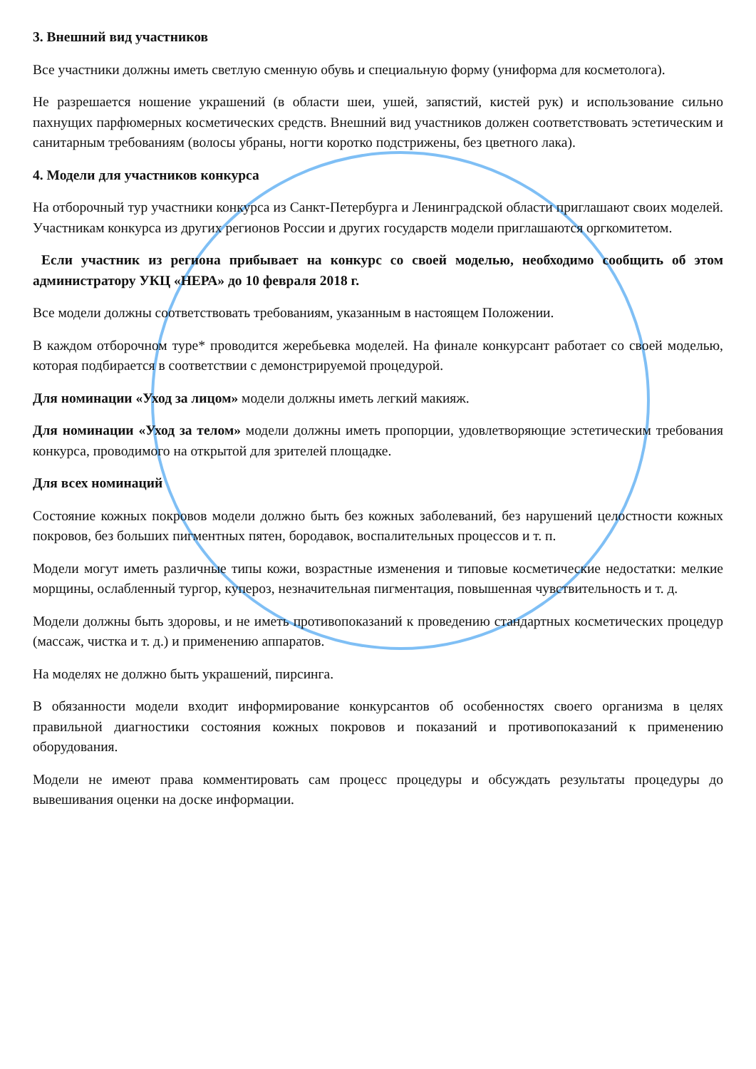3. Внешний вид участников
Все участники должны иметь светлую сменную обувь и специальную форму (униформа для косметолога).
Не разрешается ношение украшений (в области шеи, ушей, запястий, кистей рук) и использование сильно пахнущих парфюмерных косметических средств. Внешний вид участников должен соответствовать эстетическим и санитарным требованиям (волосы убраны, ногти коротко подстрижены, без цветного лака).
4. Модели для участников конкурса
На отборочный тур участники конкурса из Санкт-Петербурга и Ленинградской области приглашают своих моделей. Участникам конкурса из других регионов России и других государств модели приглашаются оргкомитетом.
Если участник из региона прибывает на конкурс со своей моделью, необходимо сообщить об этом администратору УКЦ «НЕРА» до 10 февраля 2018 г.
Все модели должны соответствовать требованиям, указанным в настоящем Положении.
В каждом отборочном туре* проводится жеребьевка моделей. На финале конкурсант работает со своей моделью, которая подбирается в соответствии с демонстрируемой процедурой.
Для номинации «Уход за лицом» модели должны иметь легкий макияж.
Для номинации «Уход за телом» модели должны иметь пропорции, удовлетворяющие эстетическим требования конкурса, проводимого на открытой для зрителей площадке.
Для всех номинаций
Состояние кожных покровов модели должно быть без кожных заболеваний, без нарушений целостности кожных покровов, без больших пигментных пятен, бородавок, воспалительных процессов и т. п.
Модели могут иметь различные типы кожи, возрастные изменения и типовые косметические недостатки: мелкие морщины, ослабленный тургор, купероз, незначительная пигментация, повышенная чувствительность и т. д.
Модели должны быть здоровы, и не иметь противопоказаний к проведению стандартных косметических процедур (массаж, чистка и т. д.) и применению аппаратов.
На моделях не должно быть украшений, пирсинга.
В обязанности модели входит информирование конкурсантов об особенностях своего организма в целях правильной диагностики состояния кожных покровов и показаний и противопоказаний к применению оборудования.
Модели не имеют права комментировать сам процесс процедуры и обсуждать результаты процедуры до вывешивания оценки на доске информации.